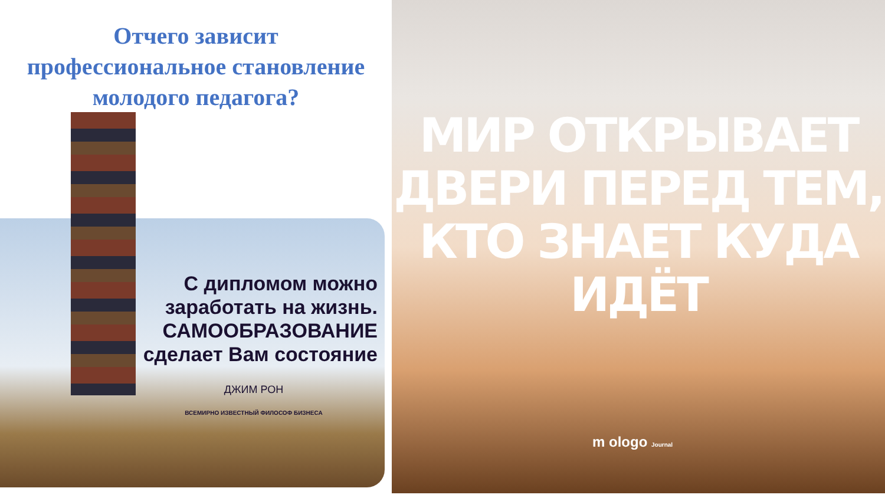Отчего зависит
профессиональное становление
молодого педагога?
С дипломом можно
заработать на жизнь.
САМООБРАЗОВАНИЕ
сделает Вам состояние
ДЖИМ РОН
ВСЕМИРНО ИЗВЕСТНЫЙ ФИЛОСОФ БИЗНЕСА
МИР ОТКРЫВАЕТ
ДВЕРИ ПЕРЕД ТЕМ,
КТО ЗНАЕТ КУДА ИДЁТ
m ologo Journal